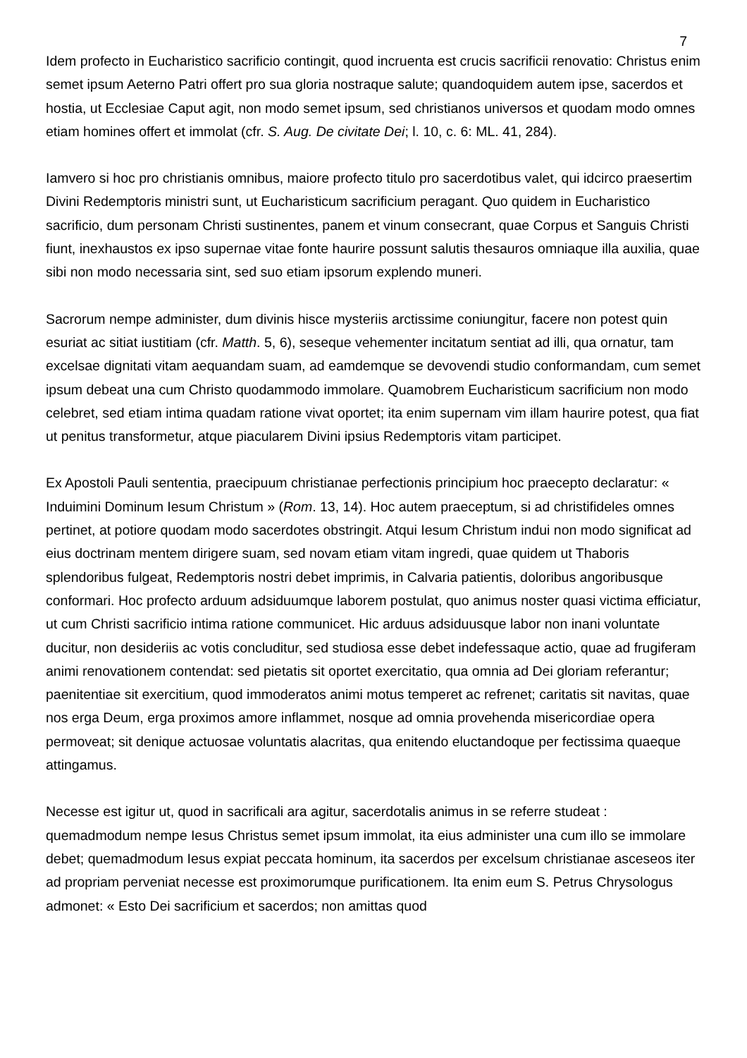7
Idem profecto in Eucharistico sacrificio contingit, quod incruenta est crucis sacrificii renovatio: Christus enim semet ipsum Aeterno Patri offert pro sua gloria nostraque salute; quandoquidem autem ipse, sacerdos et hostia, ut Ecclesiae Caput agit, non modo semet ipsum, sed christianos universos et quodam modo omnes etiam homines offert et immolat (cfr. S. Aug. De civitate Dei; l. 10, c. 6: ML. 41, 284).
Iamvero si hoc pro christianis omnibus, maiore profecto titulo pro sacerdotibus valet, qui idcirco praesertim Divini Redemptoris ministri sunt, ut Eucharisticum sacrificium peragant. Quo quidem in Eucharistico sacrificio, dum personam Christi sustinentes, panem et vinum consecrant, quae Corpus et Sanguis Christi fiunt, inexhaustos ex ipso supernae vitae fonte haurire possunt salutis thesauros omniaque illa auxilia, quae sibi non modo necessaria sint, sed suo etiam ipsorum explendo muneri.
Sacrorum nempe administer, dum divinis hisce mysteriis arctissime coniungitur, facere non potest quin esuriat ac sitiat iustitiam (cfr. Matth. 5, 6), seseque vehementer incitatum sentiat ad illi, qua ornatur, tam excelsae dignitati vitam aequandam suam, ad eamdemque se devovendi studio conformandam, cum semet ipsum debeat una cum Christo quodammodo immolare. Quamobrem Eucharisticum sacrificium non modo celebret, sed etiam intima quadam ratione vivat oportet; ita enim supernam vim illam haurire potest, qua fiat ut penitus transformetur, atque piacularem Divini ipsius Redemptoris vitam participet.
Ex Apostoli Pauli sententia, praecipuum christianae perfectionis principium hoc praecepto declaratur: « Induimini Dominum Iesum Christum » (Rom. 13, 14). Hoc autem praeceptum, si ad christifideles omnes pertinet, at potiore quodam modo sacerdotes obstringit. Atqui Iesum Christum indui non modo significat ad eius doctrinam mentem dirigere suam, sed novam etiam vitam ingredi, quae quidem ut Thaboris splendoribus fulgeat, Redemptoris nostri debet imprimis, in Calvaria patientis, doloribus angoribusque conformari. Hoc profecto arduum adsiduumque laborem postulat, quo animus noster quasi victima efficiatur, ut cum Christi sacrificio intima ratione communicet. Hic arduus adsiduusque labor non inani voluntate ducitur, non desideriis ac votis concluditur, sed studiosa esse debet indefessaque actio, quae ad frugiferam animi renovationem contendat: sed pietatis sit oportet exercitatio, qua omnia ad Dei gloriam referantur; paenitentiae sit exercitium, quod immoderatos animi motus temperet ac refrenet; caritatis sit navitas, quae nos erga Deum, erga proximos amore inflammet, nosque ad omnia provehenda misericordiae opera permoveat; sit denique actuosae voluntatis alacritas, qua enitendo eluctandoque per fectissima quaeque attingamus.
Necesse est igitur ut, quod in sacrificali ara agitur, sacerdotalis animus in se referre studeat : quemadmodum nempe Iesus Christus semet ipsum immolat, ita eius administer una cum illo se immolare debet; quemadmodum Iesus expiat peccata hominum, ita sacerdos per excelsum christianae asceseos iter ad propriam perveniat necesse est proximorumque purificationem. Ita enim eum S. Petrus Chrysologus admonet: « Esto Dei sacrificium et sacerdos; non amittas quod